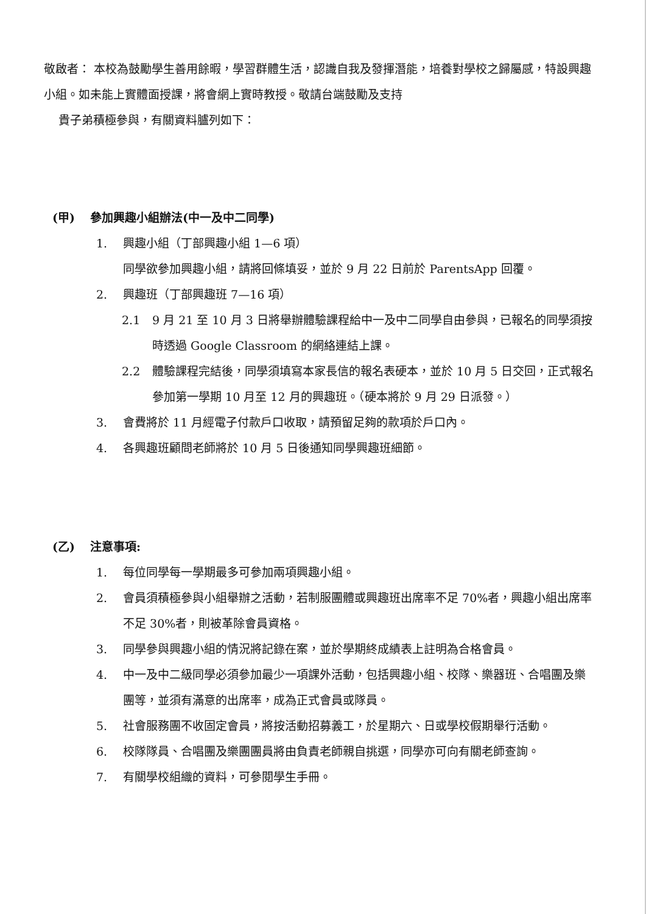敬啟者： 本校為鼓勵學生善用餘暇，學習群體生活，認識自我及發揮潛能，培養對學校之歸屬感，特設興趣小組。如未能上實體面授課，將會網上實時教授。敬請台端鼓勵及支持
貴子弟積極參與，有關資料臚列如下：
(甲) 參加興趣小組辦法(中一及中二同學)
1. 興趣小組（丁部興趣小組 1—6 項）
同學欲參加興趣小組，請將回條填妥，並於 9 月 22 日前於 ParentsApp 回覆。
2. 興趣班（丁部興趣班 7—16 項）
2.1 9 月 21 至 10 月 3 日將舉辦體驗課程給中一及中二同學自由參與，已報名的同學須按時透過 Google Classroom 的網絡連結上課。
2.2 體驗課程完結後，同學須填寫本家長信的報名表硬本，並於 10 月 5 日交回，正式報名參加第一學期 10 月至 12 月的興趣班。（硬本將於 9 月 29 日派發。）
3. 會費將於 11 月經電子付款戶口收取，請預留足夠的款項於戶口內。
4. 各興趣班顧問老師將於 10 月 5 日後通知同學興趣班細節。
(乙) 注意事項:
1. 每位同學每一學期最多可參加兩項興趣小組。
2. 會員須積極參與小組舉辦之活動，若制服團體或興趣班出席率不足 70%者，興趣小組出席率不足 30%者，則被革除會員資格。
3. 同學參與興趣小組的情況將記錄在案，並於學期終成績表上註明為合格會員。
4. 中一及中二級同學必須參加最少一項課外活動，包括興趣小組、校隊、樂器班、合唱團及樂團等，並須有滿意的出席率，成為正式會員或隊員。
5. 社會服務團不收固定會員，將按活動招募義工，於星期六、日或學校假期舉行活動。
6. 校隊隊員、合唱團及樂團團員將由負責老師親自挑選，同學亦可向有關老師查詢。
7. 有關學校組織的資料，可參閱學生手冊。